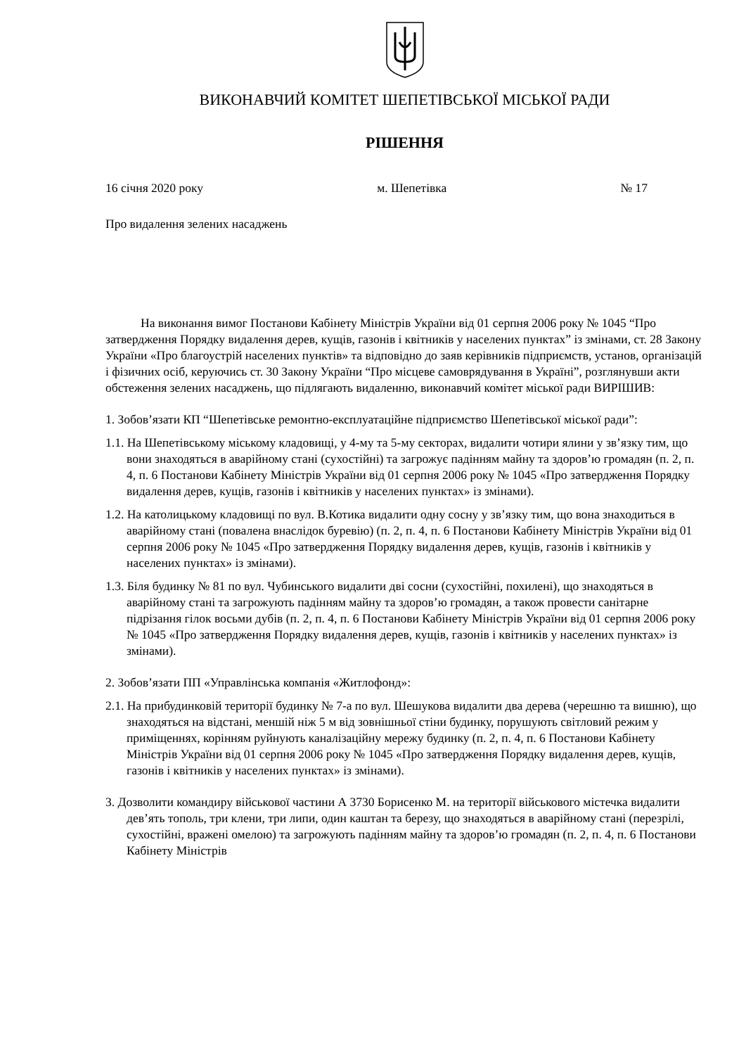ВИКОНАВЧИЙ КОМІТЕТ ШЕПЕТІВСЬКОЇ МІСЬКОЇ РАДИ
РІШЕННЯ
16 січня 2020 року м. Шепетівка № 17
Про видалення зелених насаджень
На виконання вимог Постанови Кабінету Міністрів України від 01 серпня 2006 року № 1045 “Про затвердження Порядку видалення дерев, кущів, газонів і квітників у населених пунктах” із змінами, ст. 28 Закону України «Про благоустрій населених пунктів» та відповідно до заяв керівників підприємств, установ, організацій і фізичних осіб, керуючись ст. 30 Закону України “Про місцеве самоврядування в Україні”, розглянувши акти обстеження зелених насаджень, що підлягають видаленню, виконавчий комітет міської ради ВИРІШИВ:
1. Зобов’язати КП “Шепетівське ремонтно-експлуатаційне підприємство Шепетівської міської ради”:
1.1. На Шепетівському міському кладовищі, у 4-му та 5-му секторах, видалити чотири ялини у зв’язку тим, що вони знаходяться в аварійному стані (сухостійні) та загрожує падінням майну та здоров’ю громадян (п. 2, п. 4, п. 6 Постанови Кабінету Міністрів України від 01 серпня 2006 року № 1045 «Про затвердження Порядку видалення дерев, кущів, газонів і квітників у населених пунктах» із змінами).
1.2. На католицькому кладовищі по вул. В.Котика видалити одну сосну у зв’язку тим, що вона знаходиться в аварійному стані (повалена внаслідок буревію) (п. 2, п. 4, п. 6 Постанови Кабінету Міністрів України від 01 серпня 2006 року № 1045 «Про затвердження Порядку видалення дерев, кущів, газонів і квітників у населених пунктах» із змінами).
1.3. Біля будинку № 81 по вул. Чубинського видалити дві сосни (сухостійні, похилені), що знаходяться в аварійному стані та загрожують падінням майну та здоров’ю громадян, а також провести санітарне підрізання гілок восьми дубів (п. 2, п. 4, п. 6 Постанови Кабінету Міністрів України від 01 серпня 2006 року № 1045 «Про затвердження Порядку видалення дерев, кущів, газонів і квітників у населених пунктах» із змінами).
2. Зобов’язати ПП «Управлінська компанія «Житлофонд»:
2.1. На прибудинковій території будинку № 7-а по вул. Шешукова видалити два дерева (черешню та вишню), що знаходяться на відстані, меншій ніж 5 м від зовнішньої стіни будинку, порушують світловий режим у приміщеннях, корінням руйнують каналізаційну мережу будинку (п. 2, п. 4, п. 6 Постанови Кабінету Міністрів України від 01 серпня 2006 року № 1045 «Про затвердження Порядку видалення дерев, кущів, газонів і квітників у населених пунктах» із змінами).
3. Дозволити командиру військової частини А 3730 Борисенко М. на території військового містечка видалити дев’ять тополь, три клени, три липи, один каштан та березу, що знаходяться в аварійному стані (перезрілі, сухостійні, вражені омелою) та загрожують падінням майну та здоров’ю громадян (п. 2, п. 4, п. 6 Постанови Кабінету Міністрів